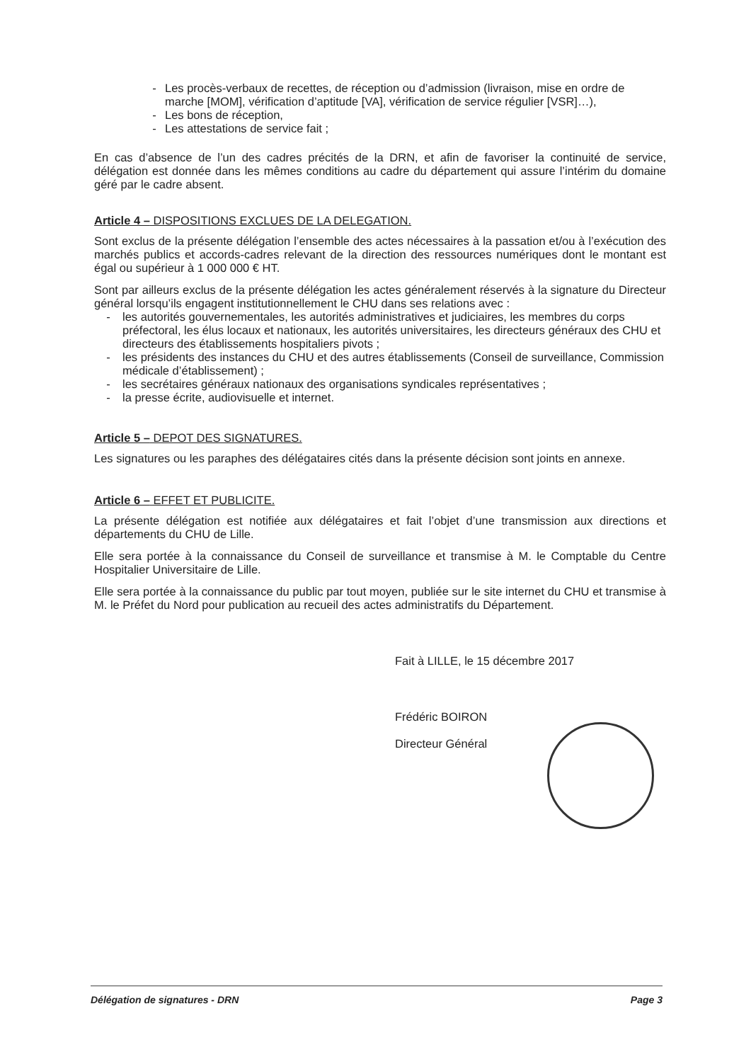- Les procès-verbaux de recettes, de réception ou d’admission (livraison, mise en ordre de marche [MOM], vérification d’aptitude [VA], vérification de service régulier [VSR]…),
- Les bons de réception,
- Les attestations de service fait ;
En cas d’absence de l’un des cadres précités de la DRN, et afin de favoriser la continuité de service, délégation est donnée dans les mêmes conditions au cadre du département qui assure l’intérim du domaine géré par le cadre absent.
Article 4 – DISPOSITIONS EXCLUES DE LA DELEGATION.
Sont exclus de la présente délégation l’ensemble des actes nécessaires à la passation et/ou à l’exécution des marchés publics et accords-cadres relevant de la direction des ressources numériques dont le montant est égal ou supérieur à 1 000 000 € HT.
Sont par ailleurs exclus de la présente délégation les actes généralement réservés à la signature du Directeur général lorsqu’ils engagent institutionnellement le CHU dans ses relations avec :
- les autorités gouvernementales, les autorités administratives et judiciaires, les membres du corps préfectoral, les élus locaux et nationaux, les autorités universitaires, les directeurs généraux des CHU et directeurs des établissements hospitaliers pivots ;
- les présidents des instances du CHU et des autres établissements (Conseil de surveillance, Commission médicale d’établissement) ;
- les secrétaires généraux nationaux des organisations syndicales représentatives ;
- la presse écrite, audiovisuelle et internet.
Article 5 – DEPOT DES SIGNATURES.
Les signatures ou les paraphes des délégataires cités dans la présente décision sont joints en annexe.
Article 6 – EFFET ET PUBLICITE.
La présente délégation est notifiée aux délégataires et fait l’objet d’une transmission aux directions et départements du CHU de Lille.
Elle sera portée à la connaissance du Conseil de surveillance et transmise à M. le Comptable du Centre Hospitalier Universitaire de Lille.
Elle sera portée à la connaissance du public par tout moyen, publiée sur le site internet du CHU et transmise à M. le Préfet du Nord pour publication au recueil des actes administratifs du Département.
Fait à LILLE, le 15 décembre 2017
Frédéric BOIRON
Directeur Général
Délégation de signatures - DRN Page 3